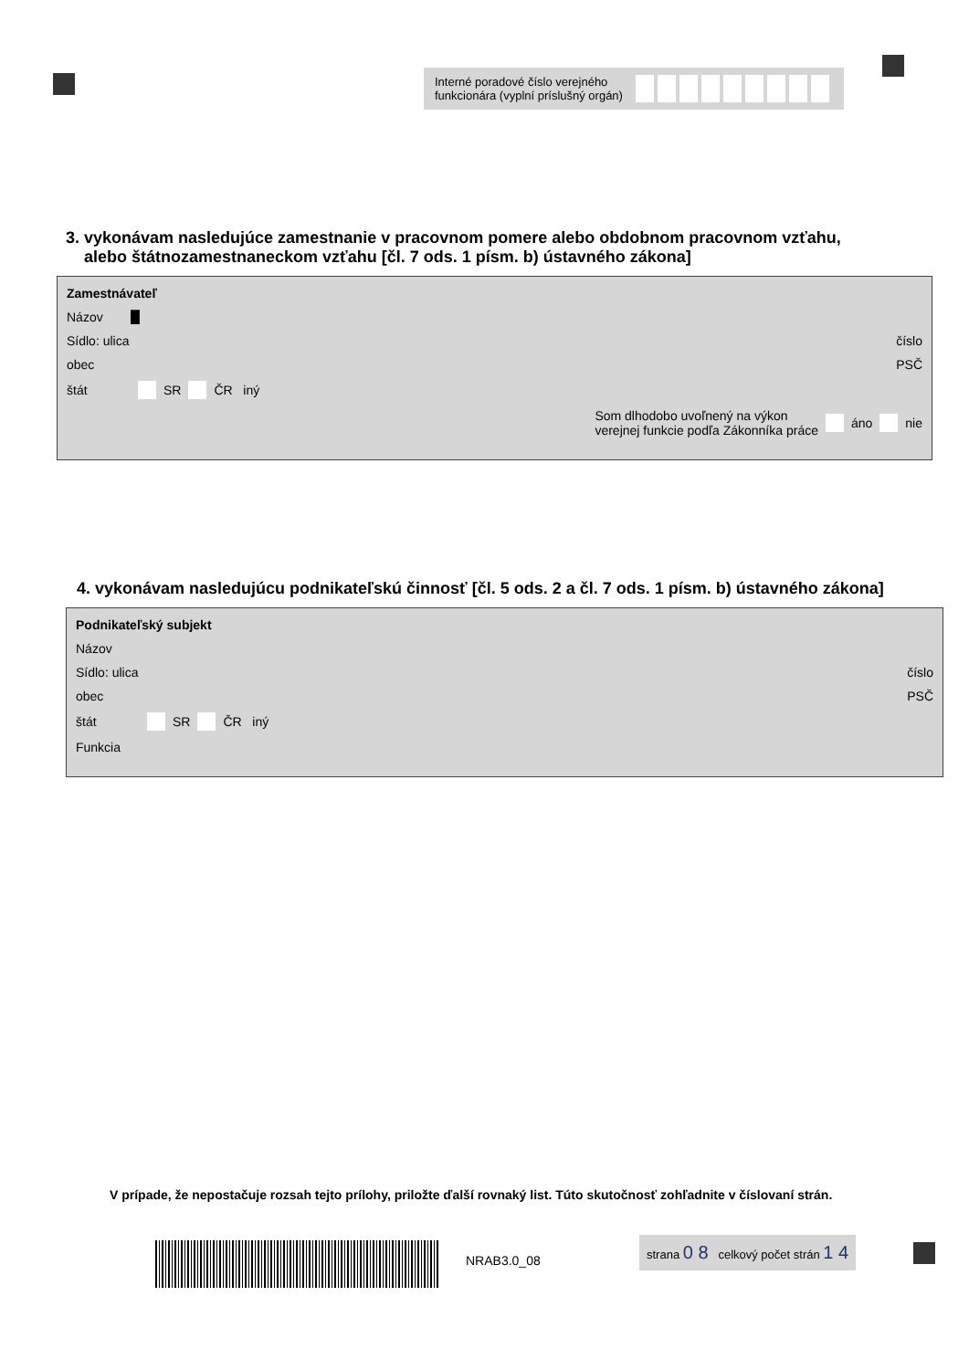Interné poradové číslo verejného
funkcionára (vyplní príslušný orgán)
3. vykonávam nasledujúce zamestnanie v pracovnom pomere alebo obdobnom pracovnom vzťahu,
alebo štátnozamestnaneckom vzťahu [čl. 7 ods. 1 písm. b) ústavného zákona]
Zamestnávateľ
Názov █
Sídlo: ulica číslo
obec PSČ
štát SR ČR iný
Som dlhodobo uvoľnený na výkon
verejnej funkcie podľa Zákonníka práce áno nie
4. vykonávam nasledujúcu podnikateľskú činnosť [čl. 5 ods. 2 a čl. 7 ods. 1 písm. b) ústavného zákona]
Podnikateľský subjekt
Názov
Sídlo: ulica číslo
obec PSČ
štát SR ČR iný
Funkcia
V prípade, že nepostačuje rozsah tejto prílohy, priložte ďalší rovnaký list. Túto skutočnosť zohľadnite v číslovaní strán.
NRAB3.0_08
strana 0 8 celkový počet strán 1 4